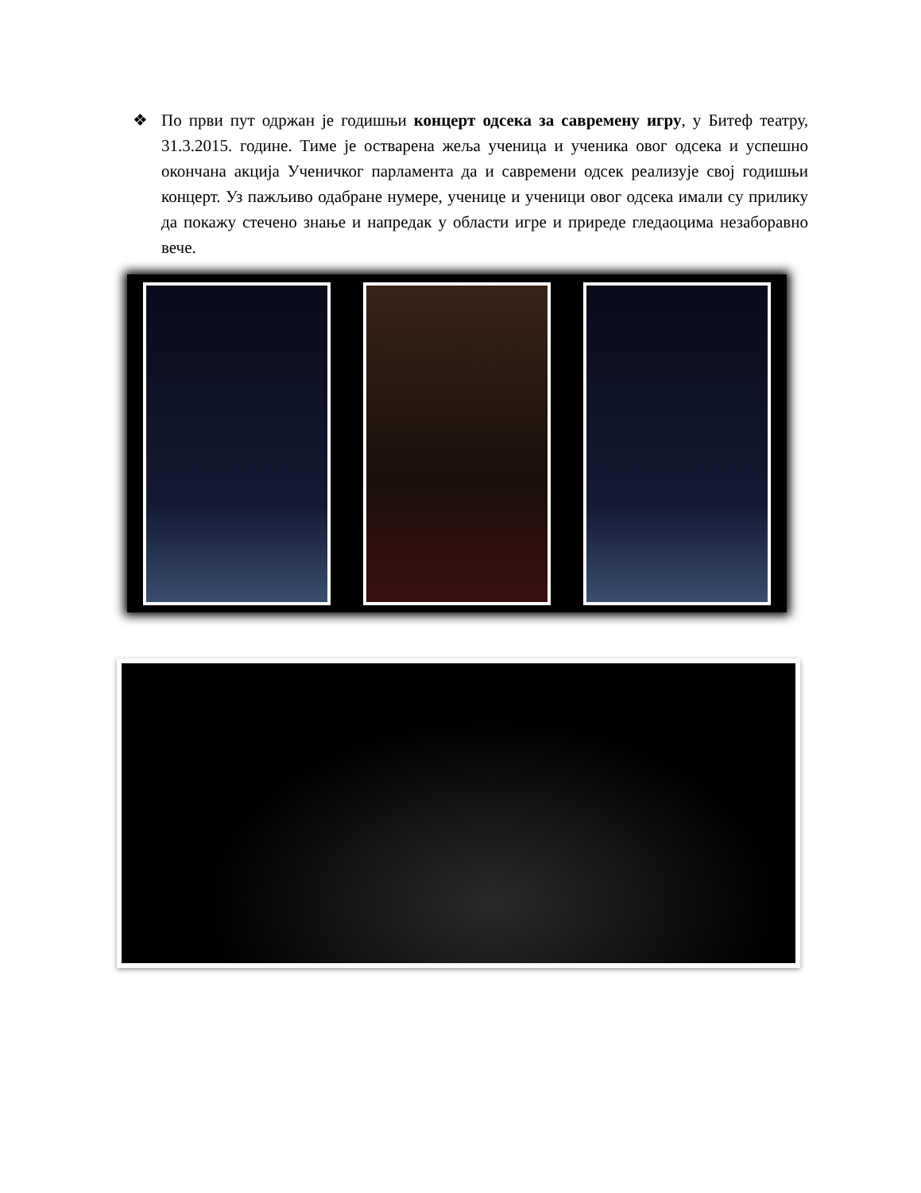❖ По први пут одржан је годишњи концерт одсека за савремену игру, у Битеф театру, 31.3.2015. године. Тиме је остварена жеља ученица и ученика овог одсека и успешно окончана акција Ученичког парламента да и савремени одсек реализује свој годишњи концерт. Уз пажљиво одабране нумере, ученице и ученици овог одсека имали су прилику да покажу стечено знање и напредак у области игре и приреде гледаоцима незаборавно вече.